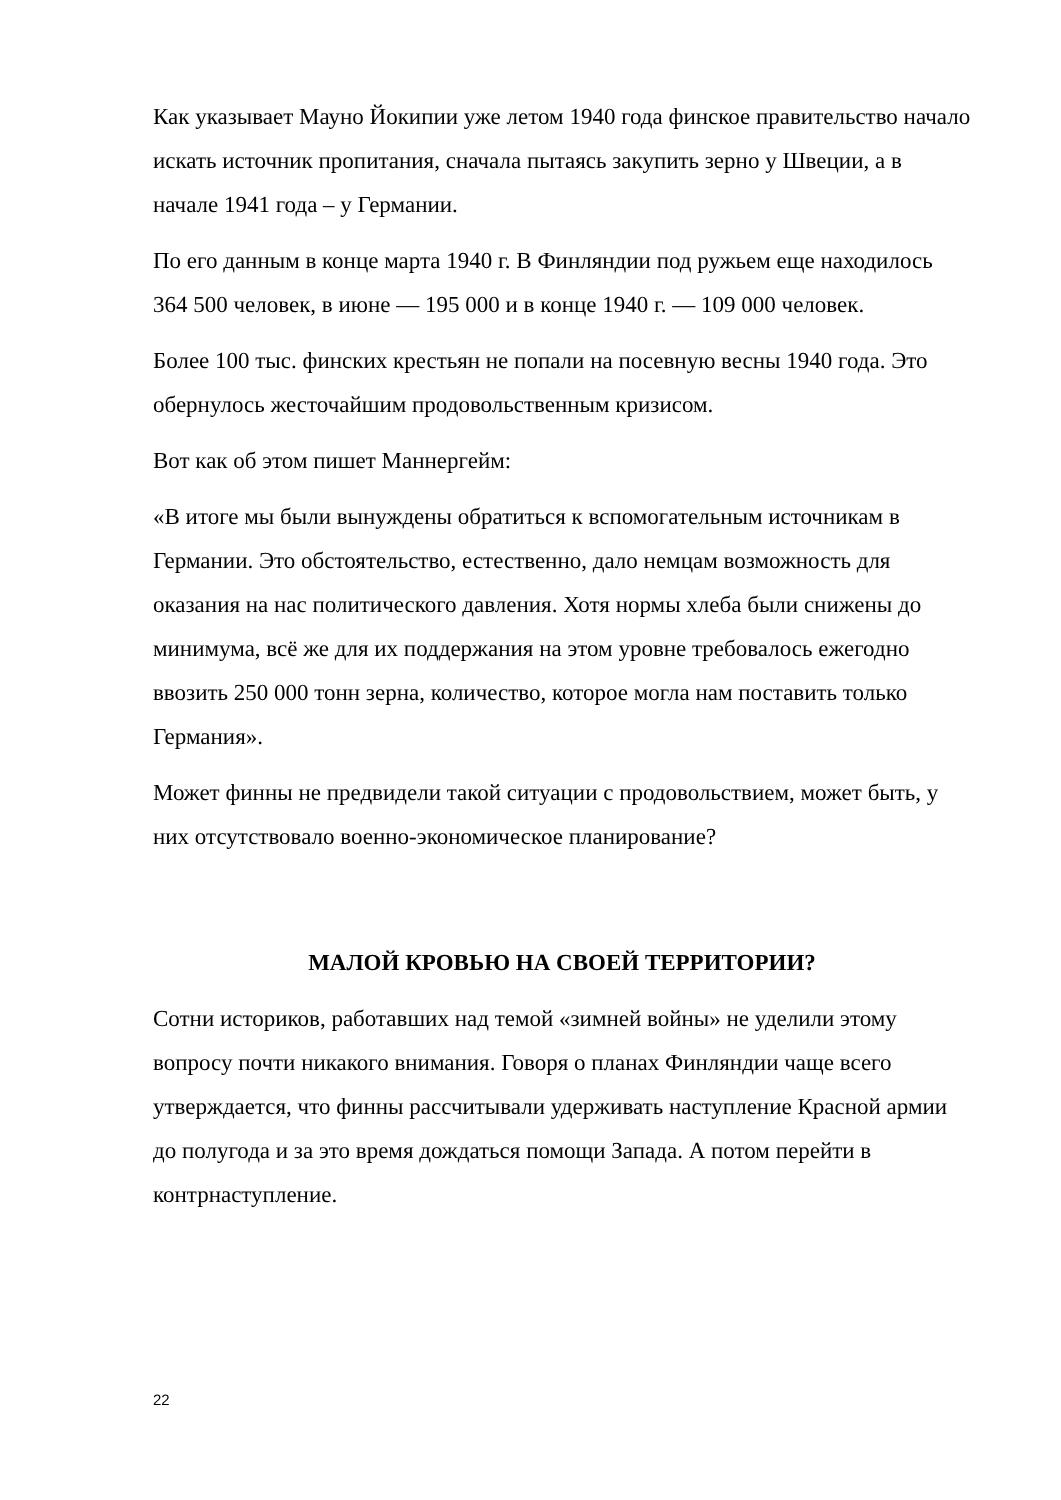Как указывает Мауно Йокипии уже летом 1940 года финское правительство начало искать источник пропитания, сначала пытаясь закупить зерно у Швеции, а в начале 1941 года – у Германии.
По его данным в конце марта 1940 г. В Финляндии под ружьем еще находилось 364 500 человек, в июне — 195 000 и в конце 1940 г. — 109 000 человек.
Более 100 тыс. финских крестьян не попали на посевную весны 1940 года. Это обернулось жесточайшим продовольственным кризисом.
Вот как об этом пишет Маннергейм:
«В итоге мы были вынуждены обратиться к вспомогательным источникам в Германии. Это обстоятельство, естественно, дало немцам возможность для оказания на нас политического давления. Хотя нормы хлеба были снижены до минимума, всё же для их поддержания на этом уровне требовалось ежегодно ввозить 250 000 тонн зерна, количество, которое могла нам поставить только Германия».
Может финны не предвидели такой ситуации с продовольствием, может быть, у них отсутствовало военно-экономическое планирование?
МАЛОЙ КРОВЬЮ НА СВОЕЙ ТЕРРИТОРИИ?
Сотни историков, работавших над темой «зимней войны» не уделили этому вопросу почти никакого внимания. Говоря о планах Финляндии чаще всего утверждается, что финны рассчитывали удерживать наступление Красной армии до полугода и за это время дождаться помощи Запада. А потом перейти в контрнаступление.
22